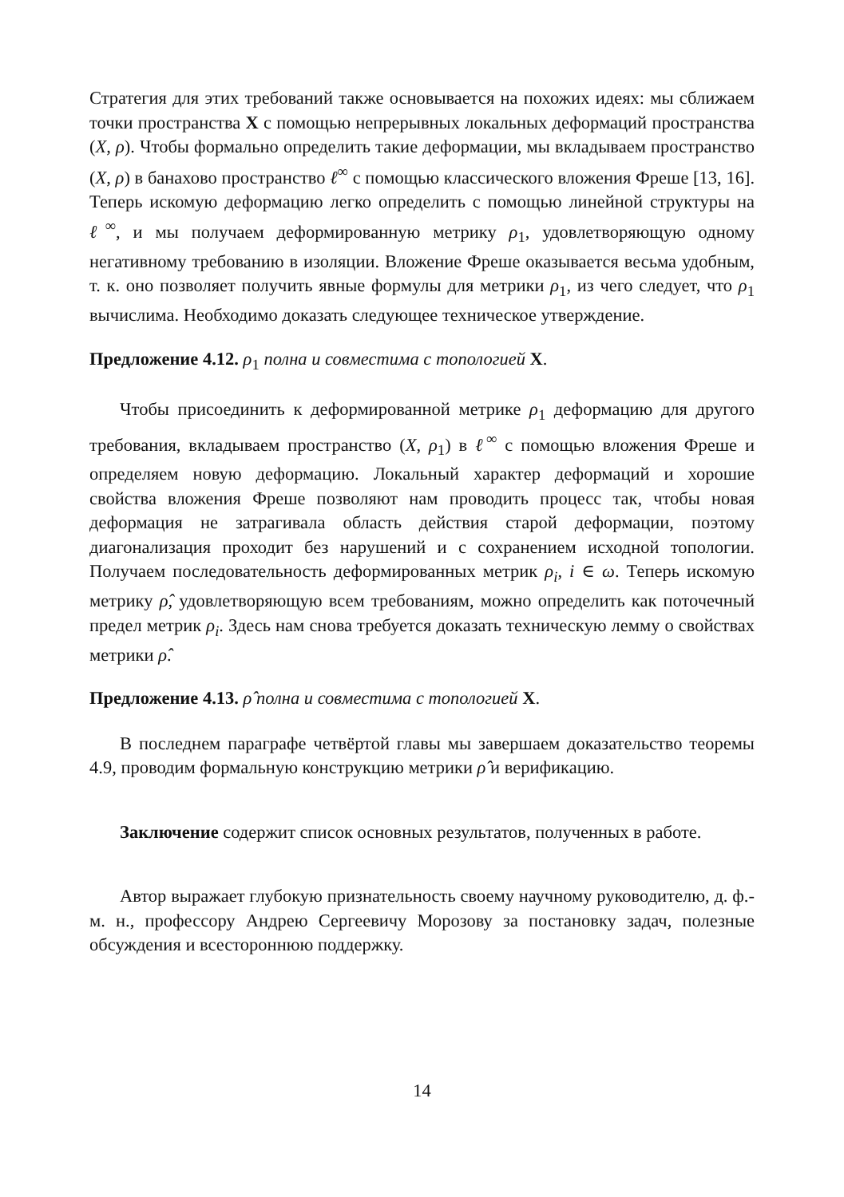Стратегия для этих требований также основывается на похожих идеях: мы сближаем точки пространства X с помощью непрерывных локальных деформаций пространства (X, ρ). Чтобы формально определить такие деформации, мы вкладываем пространство (X, ρ) в банахово пространство ℓ<sup>∞</sup> с помощью классического вложения Фреше [13, 16]. Теперь искомую деформацию легко определить с помощью линейной структуры на ℓ<sup>∞</sup>, и мы получаем деформированную метрику ρ<sub>1</sub>, удовлетворяющую одному негативному требованию в изоляции. Вложение Фреше оказывается весьма удобным, т. к. оно позволяет получить явные формулы для метрики ρ<sub>1</sub>, из чего следует, что ρ<sub>1</sub> вычислима. Необходимо доказать следующее техническое утверждение.
Предложение 4.12. ρ<sub>1</sub> полна и совместима с топологией X.
Чтобы присоединить к деформированной метрике ρ<sub>1</sub> деформацию для другого требования, вкладываем пространство (X, ρ<sub>1</sub>) в ℓ<sup>∞</sup> с помощью вложения Фреше и определяем новую деформацию. Локальный характер деформаций и хорошие свойства вложения Фреше позволяют нам проводить процесс так, чтобы новая деформация не затрагивала область действия старой деформации, поэтому диагонализация проходит без нарушений и с сохранением исходной топологии. Получаем последовательность деформированных метрик ρ<sub>i</sub>, i ∈ ω. Теперь искомую метрику ρ̂, удовлетворяющую всем требованиям, можно определить как поточечный предел метрик ρ<sub>i</sub>. Здесь нам снова требуется доказать техническую лемму о свойствах метрики ρ̂.
Предложение 4.13. ρ̂ полна и совместима с топологией X.
В последнем параграфе четвёртой главы мы завершаем доказательство теоремы 4.9, проводим формальную конструкцию метрики ρ̂ и верификацию.
Заключение содержит список основных результатов, полученных в работе.
Автор выражает глубокую признательность своему научному руководителю, д. ф.-м. н., профессору Андрею Сергеевичу Морозову за постановку задач, полезные обсуждения и всестороннюю поддержку.
14